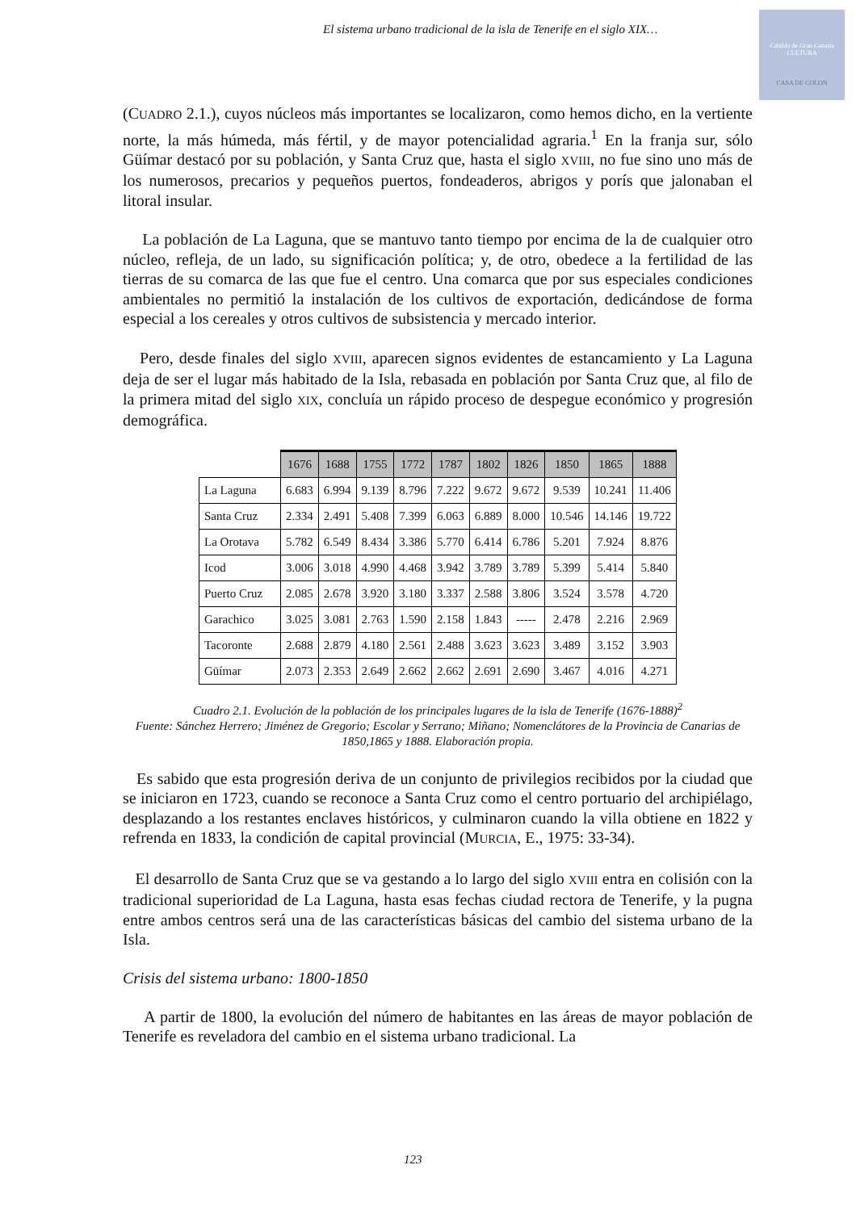El sistema urbano tradicional de la isla de Tenerife en el siglo XIX…
Cabildo de Gran Canaria
CULTURA
CASA DE COLON
(CUADRO 2.1.), cuyos núcleos más importantes se localizaron, como hemos dicho, en la vertiente norte, la más húmeda, más fértil, y de mayor potencialidad agraria.<sup>1</sup> En la franja sur, sólo Güímar destacó por su población, y Santa Cruz que, hasta el siglo XVIII, no fue sino uno más de los numerosos, precarios y pequeños puertos, fondeaderos, abrigos y porís que jalonaban el litoral insular.
La población de La Laguna, que se mantuvo tanto tiempo por encima de la de cualquier otro núcleo, refleja, de un lado, su significación política; y, de otro, obedece a la fertilidad de las tierras de su comarca de las que fue el centro. Una comarca que por sus especiales condiciones ambientales no permitió la instalación de los cultivos de exportación, dedicándose de forma especial a los cereales y otros cultivos de subsistencia y mercado interior.
Pero, desde finales del siglo XVIII, aparecen signos evidentes de estancamiento y La Laguna deja de ser el lugar más habitado de la Isla, rebasada en población por Santa Cruz que, al filo de la primera mitad del siglo XIX, concluía un rápido proceso de despegue económico y progresión demográfica.
| | 1676 | 1688 | 1755 | 1772 | 1787 | 1802 | 1826 | 1850 | 1865 | 1888 |
| La Laguna | 6.683 | 6.994 | 9.139 | 8.796 | 7.222 | 9.672 | 9.672 | 9.539 | 10.241 | 11.406 |
| Santa Cruz | 2.334 | 2.491 | 5.408 | 7.399 | 6.063 | 6.889 | 8.000 | 10.546 | 14.146 | 19.722 |
| La Orotava | 5.782 | 6.549 | 8.434 | 3.386 | 5.770 | 6.414 | 6.786 | 5.201 | 7.924 | 8.876 |
| Icod | 3.006 | 3.018 | 4.990 | 4.468 | 3.942 | 3.789 | 3.789 | 5.399 | 5.414 | 5.840 |
| Puerto Cruz | 2.085 | 2.678 | 3.920 | 3.180 | 3.337 | 2.588 | 3.806 | 3.524 | 3.578 | 4.720 |
| Garachico | 3.025 | 3.081 | 2.763 | 1.590 | 2.158 | 1.843 | ----- | 2.478 | 2.216 | 2.969 |
| Tacoronte | 2.688 | 2.879 | 4.180 | 2.561 | 2.488 | 3.623 | 3.623 | 3.489 | 3.152 | 3.903 |
| Güímar | 2.073 | 2.353 | 2.649 | 2.662 | 2.662 | 2.691 | 2.690 | 3.467 | 4.016 | 4.271 |
Cuadro 2.1. Evolución de la población de los principales lugares de la isla de Tenerife (1676-1888)<sup>2</sup>
Fuente: Sánchez Herrero; Jiménez de Gregorio; Escolar y Serrano; Miñano; Nomenclátores de la Provincia de Canarias de 1850,1865 y 1888. Elaboración propia.
Es sabido que esta progresión deriva de un conjunto de privilegios recibidos por la ciudad que se iniciaron en 1723, cuando se reconoce a Santa Cruz como el centro portuario del archipiélago, desplazando a los restantes enclaves históricos, y culminaron cuando la villa obtiene en 1822 y refrenda en 1833, la condición de capital provincial (MURCIA, E., 1975: 33-34).
El desarrollo de Santa Cruz que se va gestando a lo largo del siglo XVIII entra en colisión con la tradicional superioridad de La Laguna, hasta esas fechas ciudad rectora de Tenerife, y la pugna entre ambos centros será una de las características básicas del cambio del sistema urbano de la Isla.
Crisis del sistema urbano: 1800-1850
A partir de 1800, la evolución del número de habitantes en las áreas de mayor población de Tenerife es reveladora del cambio en el sistema urbano tradicional. La
123